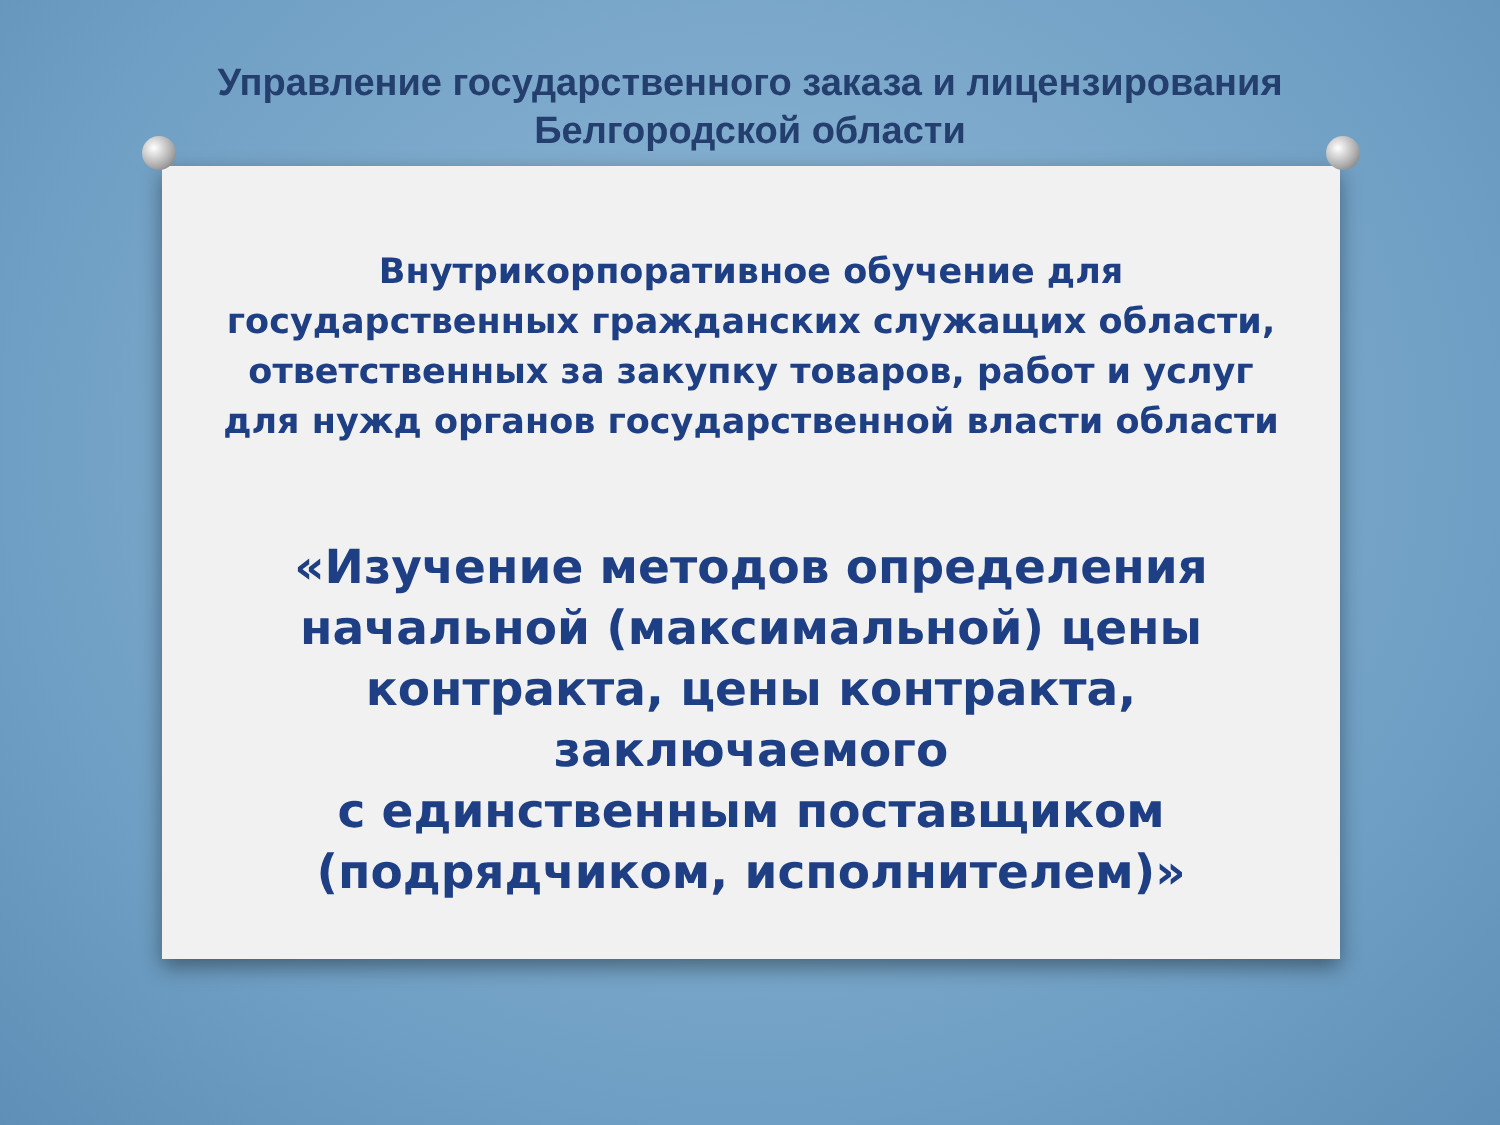Управление государственного заказа и лицензирования
Белгородской области
Внутрикорпоративное обучение для
государственных гражданских служащих области,
ответственных за закупку товаров, работ и услуг
для нужд органов государственной власти области
«Изучение методов определения
начальной (максимальной) цены
контракта, цены контракта, заключаемого
с единственным поставщиком
(подрядчиком, исполнителем)»